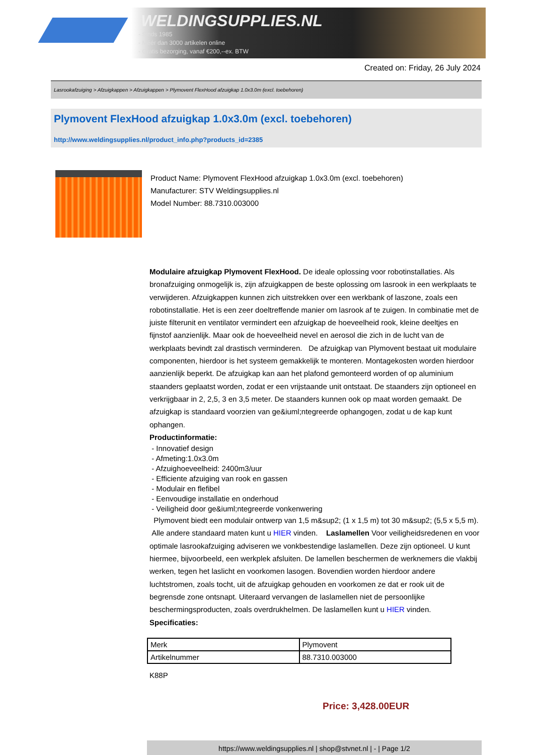WELDINGSUPPLIES.NL
- Sinds 1985
- Méér dan 3000 artikelen online
- Gratis bezorging, vanaf €200,--ex. BTW
Created on: Friday, 26 July 2024
Lasrookafzuiging > Afzuigkappen > Afzuigkappen > Plymovent FlexHood afzuigkap 1.0x3.0m (excl. toebehoren)
Plymovent FlexHood afzuigkap 1.0x3.0m (excl. toebehoren)
http://www.weldingsupplies.nl/product_info.php?products_id=2385
Product Name: Plymovent FlexHood afzuigkap 1.0x3.0m (excl. toebehoren)
Manufacturer: STV Weldingsupplies.nl
Model Number: 88.7310.003000
Modulaire afzuigkap Plymovent FlexHood. De ideale oplossing voor robotinstallaties. Als bronafzuiging onmogelijk is, zijn afzuigkappen de beste oplossing om lasrook in een werkplaats te verwijderen. Afzuigkappen kunnen zich uitstrekken over een werkbank of laszone, zoals een robotinstallatie. Het is een zeer doeltreffende manier om lasrook af te zuigen. In combinatie met de juiste filterunit en ventilator vermindert een afzuigkap de hoeveelheid rook, kleine deeltjes en fijnstof aanzienlijk. Maar ook de hoeveelheid nevel en aerosol die zich in de lucht van de werkplaats bevindt zal drastisch verminderen. De afzuigkap van Plymovent bestaat uit modulaire componenten, hierdoor is het systeem gemakkelijk te monteren. Montagekosten worden hierdoor aanzienlijk beperkt. De afzuigkap kan aan het plafond gemonteerd worden of op aluminium staanders geplaatst worden, zodat er een vrijstaande unit ontstaat. De staanders zijn optioneel en verkrijgbaar in 2, 2,5, 3 en 3,5 meter. De staanders kunnen ook op maat worden gemaakt. De afzuigkap is standaard voorzien van ge&iuml;ntegreerde ophangogen, zodat u de kap kunt ophangen.
Productinformatie:
- Innovatief design
- Afmeting:1.0x3.0m
- Afzuighoeveelheid: 2400m3/uur
- Efficiente afzuiging van rook en gassen
- Modulair en flefibel
- Eenvoudige installatie en onderhoud
- Veiligheid door ge&iuml;ntegreerde vonkenwering
Plymovent biedt een modulair ontwerp van 1,5 m&sup2; (1 x 1,5 m) tot 30 m&sup2; (5,5 x 5,5 m). Alle andere standaard maten kunt u HIER vinden. Laslamellen Voor veiligheidsredenen en voor optimale lasrookafzuiging adviseren we vonkbestendige laslamellen. Deze zijn optioneel. U kunt hiermee, bijvoorbeeld, een werkplek afsluiten. De lamellen beschermen de werknemers die vlakbij werken, tegen het laslicht en voorkomen lasogen. Bovendien worden hierdoor andere luchtstromen, zoals tocht, uit de afzuigkap gehouden en voorkomen ze dat er rook uit de begrensde zone ontsnapt. Uiteraard vervangen de laslamellen niet de persoonlijke beschermingsproducten, zoals overdrukhelmen. De laslamellen kunt u HIER vinden. Specificaties:
| Merk | Plymovent |
| Artikelnummer | 88.7310.003000 |
K88P
Price: 3,428.00EUR
https://www.weldingsupplies.nl | shop@stvnet.nl | - | Page 1/2